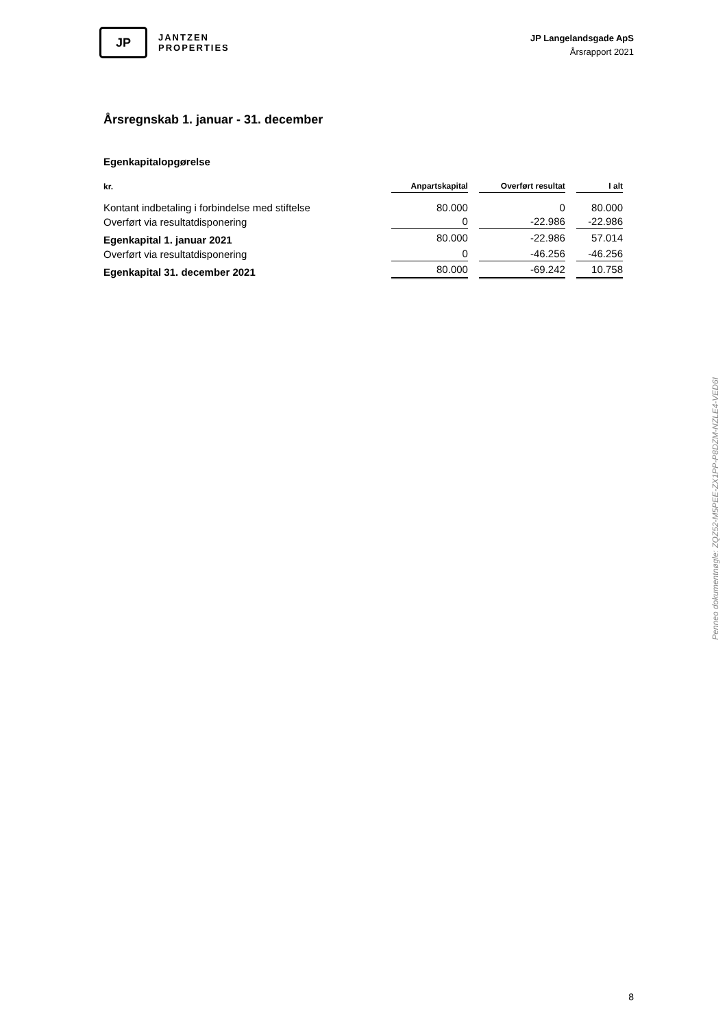JP
JANTZEN
PROPERTIES
JP Langelandsgade ApS
Årsrapport 2021
Årsregnskab 1. januar - 31. december
Egenkapitalopgørelse
| kr. | Anpartskapital | Overført resultat | I alt |
| --- | --- | --- | --- |
| Kontant indbetaling i forbindelse med stiftelse | 80.000 | 0 | 80.000 |
| Overført via resultatdisponering | 0 | -22.986 | -22.986 |
| Egenkapital 1. januar 2021 | 80.000 | -22.986 | 57.014 |
| Overført via resultatdisponering | 0 | -46.256 | -46.256 |
| Egenkapital 31. december 2021 | 80.000 | -69.242 | 10.758 |
Penneo dokumentnøgle: ZQZ52-M5PEE-ZX1PP-P8DZM-NZLE4-VED6I
8